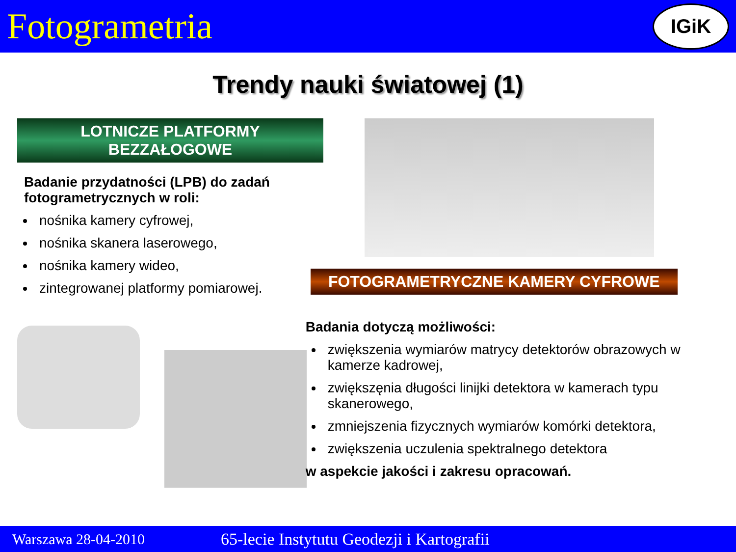Fotogrametria
IGiK
Trendy nauki światowej (1)
LOTNICZE PLATFORMY
BEZZAŁOGOWE
Badanie przydatności (LPB) do zadań fotogrametrycznych w roli:
nośnika kamery cyfrowej,
nośnika skanera laserowego,
nośnika kamery wideo,
zintegrowanej platformy pomiarowej.
FOTOGRAMETRYCZNE KAMERY CYFROWE
Badania dotyczą możliwości:
zwiększenia wymiarów matrycy detektorów obrazowych w kamerze kadrowej,
zwiększęnia długości linijki detektora w kamerach typu skanerowego,
zmniejszenia fizycznych wymiarów komórki detektora,
zwiększenia uczulenia spektralnego detektora
w aspekcie jakości i zakresu opracowań.
Warszawa 28-04-2010 65-lecie Instytutu Geodezji i Kartografii